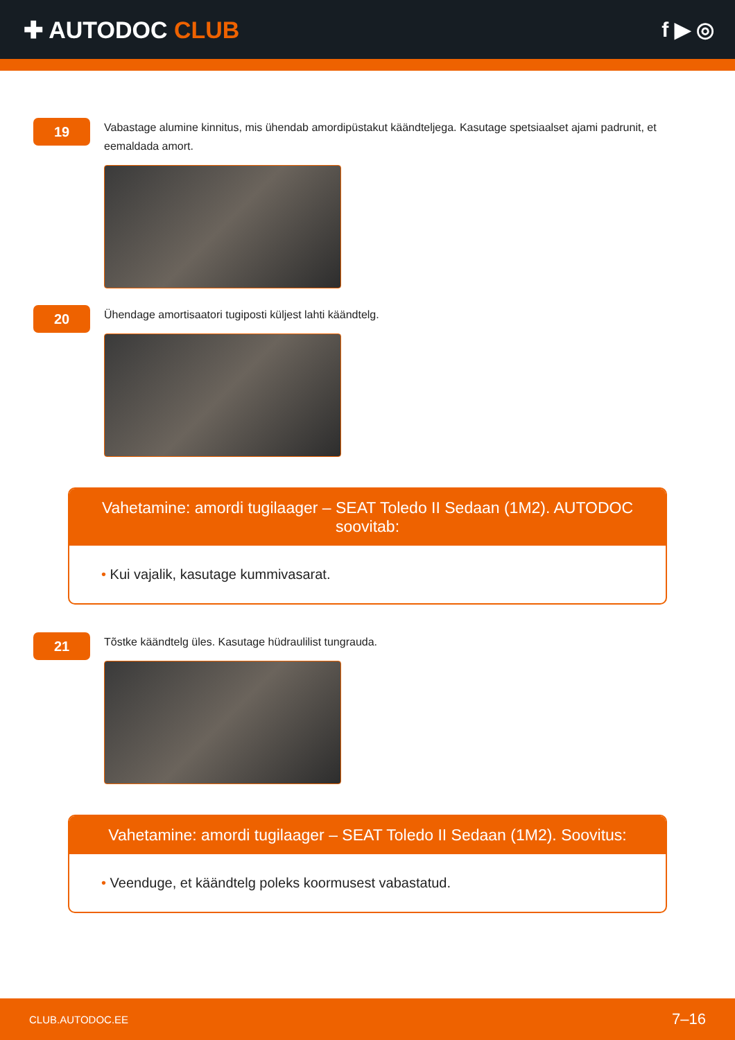✚ AUTODOC CLUB f ▶ ◎
19
Vabastage alumine kinnitus, mis ühendab amordipüstakut käändteljega. Kasutage spetsiaalset ajami padrunit, et eemaldada amort.
20
Ühendage amortisaatori tugiposti küljest lahti käändtelg.
Vahetamine: amordi tugilaager – SEAT Toledo II Sedaan (1M2). AUTODOC soovitab:
• Kui vajalik, kasutage kummivasarat.
21
Tõstke käändtelg üles. Kasutage hüdraulilist tungrauda.
Vahetamine: amordi tugilaager – SEAT Toledo II Sedaan (1M2). Soovitus:
• Veenduge, et käändtelg poleks koormusest vabastatud.
CLUB.AUTODOC.EE 7–16